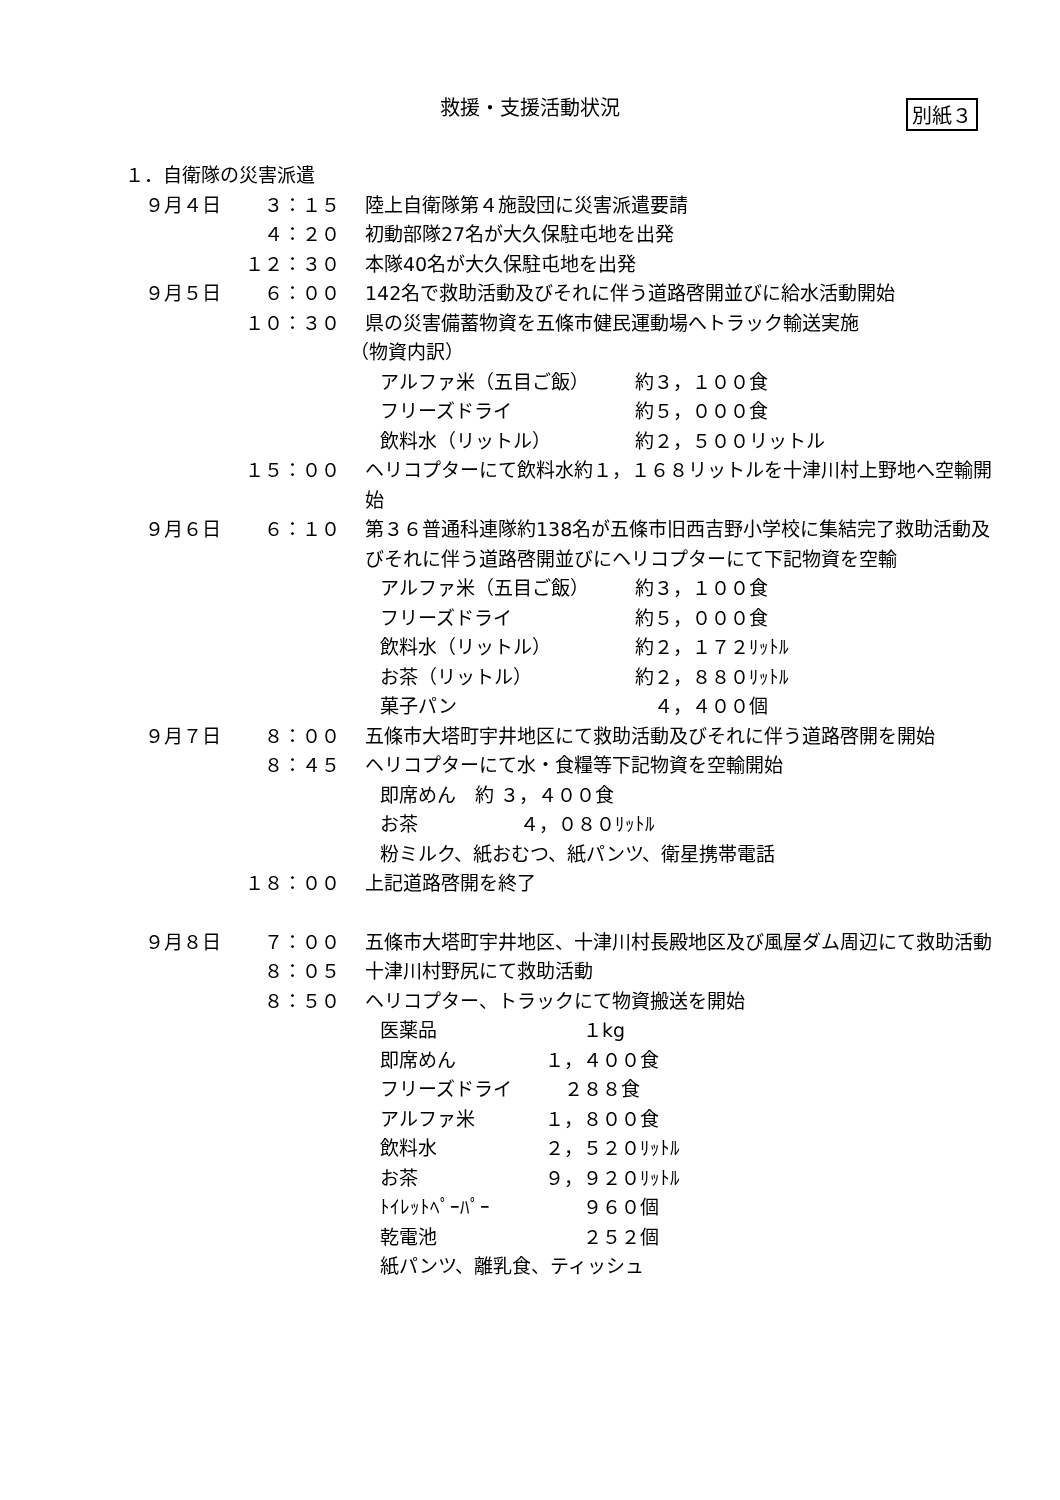救援・支援活動状況
別紙３
１．自衛隊の災害派遣
９月４日 ３：１５ 陸上自衛隊第４施設団に災害派遣要請
４：２０ 初動部隊27名が大久保駐屯地を出発
１２：３０ 本隊40名が大久保駐屯地を出発
９月５日 ６：００ 142名で救助活動及びそれに伴う道路啓開並びに給水活動開始
１０：３０ 県の災害備蓄物資を五條市健民運動場へトラック輸送実施
（物資内訳）
アルファ米（五目ご飯） 約３，１００食
フリーズドライ 約５，０００食
飲料水（リットル） 約２，５００リットル
１５：００ ヘリコプターにて飲料水約１，１６８リットルを十津川村上野地へ空輸開始
９月６日 ６：１０ 第３６普通科連隊約138名が五條市旧西吉野小学校に集結完了救助活動及びそれに伴う道路啓開並びにヘリコプターにて下記物資を空輸
アルファ米（五目ご飯） 約３，１００食
フリーズドライ 約５，０００食
飲料水（リットル） 約２，１７２ﾘｯﾄﾙ
お茶（リットル） 約２，８８０ﾘｯﾄﾙ
菓子パン　４，４００個
９月７日 ８：００ 五條市大塔町宇井地区にて救助活動及びそれに伴う道路啓開を開始
８：４５ ヘリコプターにて水・食糧等下記物資を空輸開始
即席めん　約 ３，４００食
お茶 ４，０８０ﾘｯﾄﾙ
粉ミルク、紙おむつ、紙パンツ、衛星携帯電話
１８：００ 上記道路啓開を終了
９月８日 ７：００ 五條市大塔町宇井地区、十津川村長殿地区及び風屋ダム周辺にて救助活動
８：０５ 十津川村野尻にて救助活動
８：５０ ヘリコプター、トラックにて物資搬送を開始
医薬品　　１kg
即席めん １，４００食
フリーズドライ　２８８食
アルファ米 １，８００食
飲料水 ２，５２０ﾘｯﾄﾙ
お茶 ９，９２０ﾘｯﾄﾙ
ﾄｲﾚｯﾄﾍﾟｰﾊﾟｰ　　９６０個
乾電池　　２５２個
紙パンツ、離乳食、ティッシュ